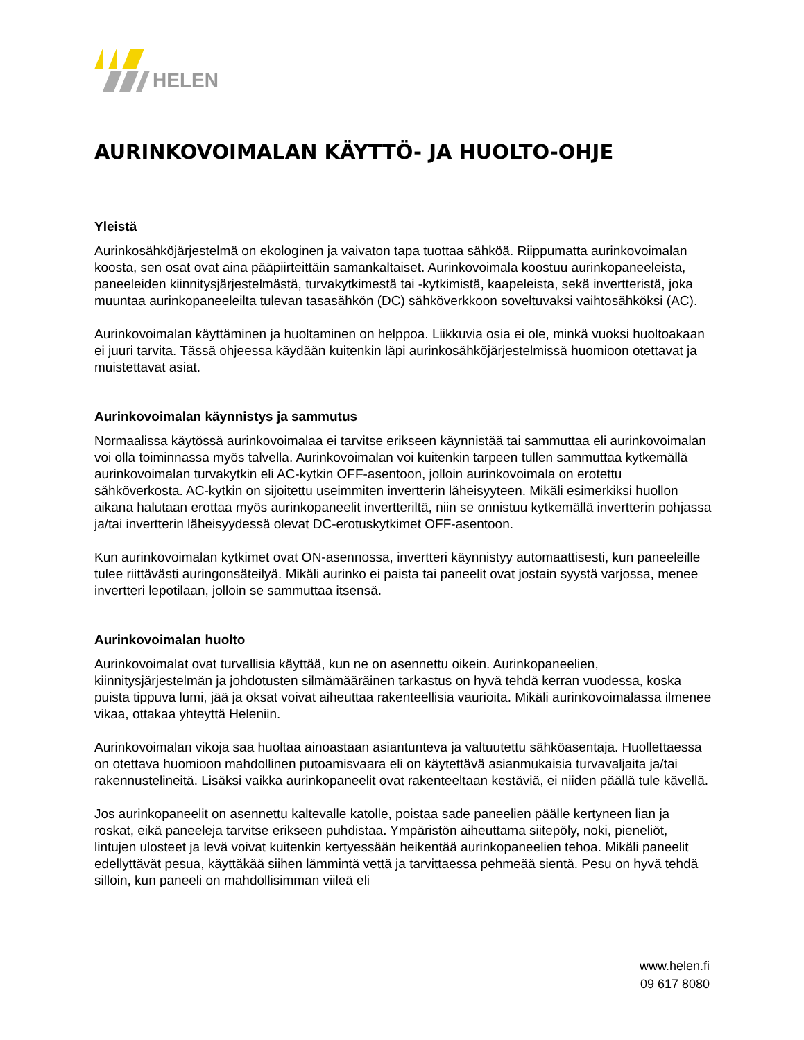HELEN
AURINKOVOIMALAN KÄYTTÖ- JA HUOLTO-OHJE
Yleistä
Aurinkosähköjärjestelmä on ekologinen ja vaivaton tapa tuottaa sähköä. Riippumatta aurinkovoimalan koosta, sen osat ovat aina pääpiirteittäin samankaltaiset. Aurinkovoimala koostuu aurinkopaneeleista, paneeleiden kiinnitysjärjestelmästä, turvakytkimestä tai -kytkimistä, kaapeleista, sekä invertteristä, joka muuntaa aurinkopaneeleilta tulevan tasasähkön (DC) sähköverkkoon soveltuvaksi vaihtosähköksi (AC).
Aurinkovoimalan käyttäminen ja huoltaminen on helppoa. Liikkuvia osia ei ole, minkä vuoksi huoltoakaan ei juuri tarvita. Tässä ohjeessa käydään kuitenkin läpi aurinkosähköjärjestelmissä huomioon otettavat ja muistettavat asiat.
Aurinkovoimalan käynnistys ja sammutus
Normaalissa käytössä aurinkovoimalaa ei tarvitse erikseen käynnistää tai sammuttaa eli aurinkovoimalan voi olla toiminnassa myös talvella. Aurinkovoimalan voi kuitenkin tarpeen tullen sammuttaa kytkemällä aurinkovoimalan turvakytkin eli AC-kytkin OFF-asentoon, jolloin aurinkovoimala on erotettu sähköverkosta. AC-kytkin on sijoitettu useimmiten invertterin läheisyyteen. Mikäli esimerkiksi huollon aikana halutaan erottaa myös aurinkopaneelit invertteriltä, niin se onnistuu kytkemällä invertterin pohjassa ja/tai invertterin läheisyydessä olevat DC-erotuskytkimet OFF-asentoon.
Kun aurinkovoimalan kytkimet ovat ON-asennossa, invertteri käynnistyy automaattisesti, kun paneeleille tulee riittävästi auringonsäteilyä. Mikäli aurinko ei paista tai paneelit ovat jostain syystä varjossa, menee invertteri lepotilaan, jolloin se sammuttaa itsensä.
Aurinkovoimalan huolto
Aurinkovoimalat ovat turvallisia käyttää, kun ne on asennettu oikein. Aurinkopaneelien, kiinnitysjärjestelmän ja johdotusten silmämääräinen tarkastus on hyvä tehdä kerran vuodessa, koska puista tippuva lumi, jää ja oksat voivat aiheuttaa rakenteellisia vaurioita. Mikäli aurinkovoimalassa ilmenee vikaa, ottakaa yhteyttä Heleniin.
Aurinkovoimalan vikoja saa huoltaa ainoastaan asiantunteva ja valtuutettu sähköasentaja. Huollettaessa on otettava huomioon mahdollinen putoamisvaara eli on käytettävä asianmukaisia turvavaljaita ja/tai rakennustelineitä. Lisäksi vaikka aurinkopaneelit ovat rakenteeltaan kestäviä, ei niiden päällä tule kävellä.
Jos aurinkopaneelit on asennettu kaltevalle katolle, poistaa sade paneelien päälle kertyneen lian ja roskat, eikä paneeleja tarvitse erikseen puhdistaa. Ympäristön aiheuttama siitepöly, noki, pieneliöt, lintujen ulosteet ja levä voivat kuitenkin kertyessään heikentää aurinkopaneelien tehoa. Mikäli paneelit edellyttävät pesua, käyttäkää siihen lämmintä vettä ja tarvittaessa pehmeää sientä. Pesu on hyvä tehdä silloin, kun paneeli on mahdollisimman viileä eli
www.helen.fi
09 617 8080